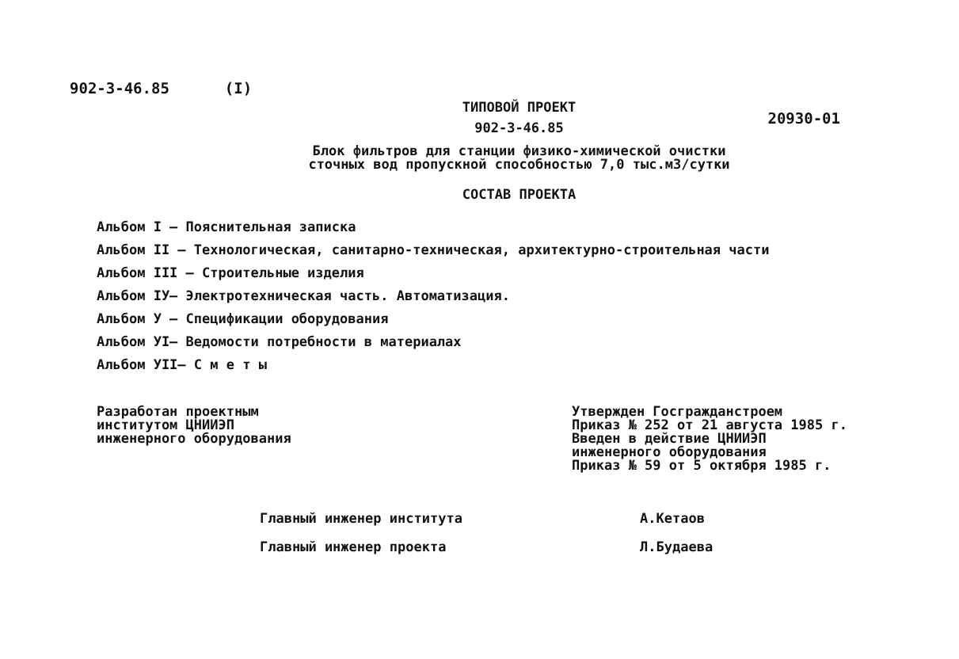902-3-46.85 (I)
ТИПОВОЙ ПРОЕКТ
902-3-46.85
20930-01
Блок фильтров для станции физико-химической очистки
сточных вод пропускной способностью 7,0 тыс.м3/сутки
СОСТАВ ПРОЕКТА
Альбом I – Пояснительная записка
Альбом II – Технологическая, санитарно-техническая, архитектурно-строительная части
Альбом III – Строительные изделия
Альбом IУ– Электротехническая часть. Автоматизация.
Альбом У – Спецификации оборудования
Альбом УI– Ведомости потребности в материалах
Альбом УII– С м е т ы
Разработан проектным
институтом ЦНИИЭП
инженерного оборудования
Утвержден Госгражданстроем
Приказ № 252 от 21 августа 1985 г.
Введен в действие ЦНИИЭП
инженерного оборудования
Приказ № 59 от 5 октября 1985 г.
Главный инженер института А.Кетаов
Главный инженер проекта Л.Будаева